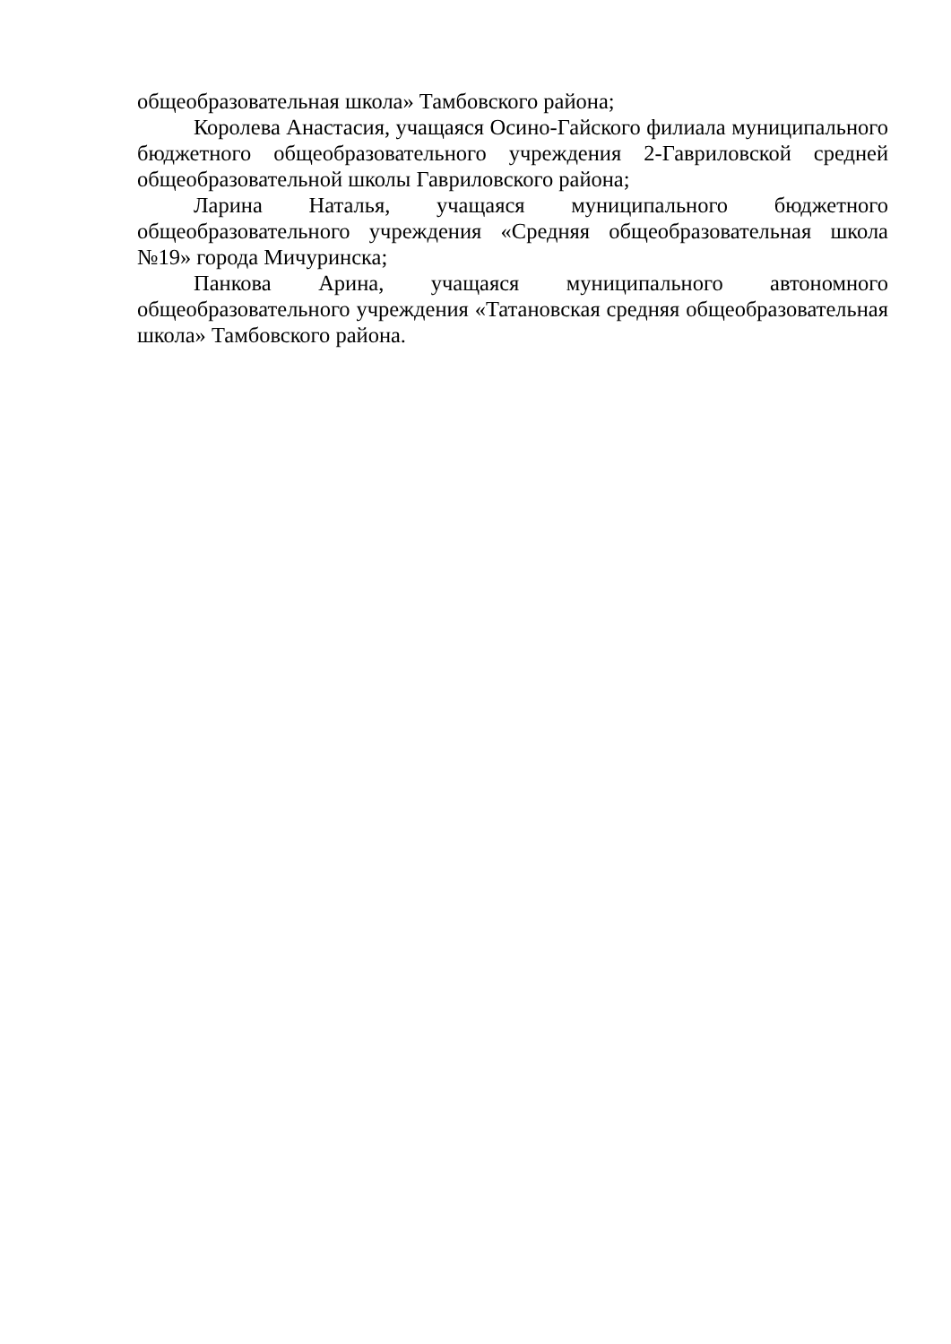общеобразовательная школа» Тамбовского района;
Королева Анастасия, учащаяся Осино-Гайского филиала муниципального бюджетного общеобразовательного учреждения 2-Гавриловской средней общеобразовательной школы Гавриловского района;
Ларина Наталья, учащаяся муниципального бюджетного общеобразовательного учреждения «Средняя общеобразовательная школа №19» города Мичуринска;
Панкова Арина, учащаяся муниципального автономного общеобразовательного учреждения «Татановская средняя общеобразовательная школа» Тамбовского района.